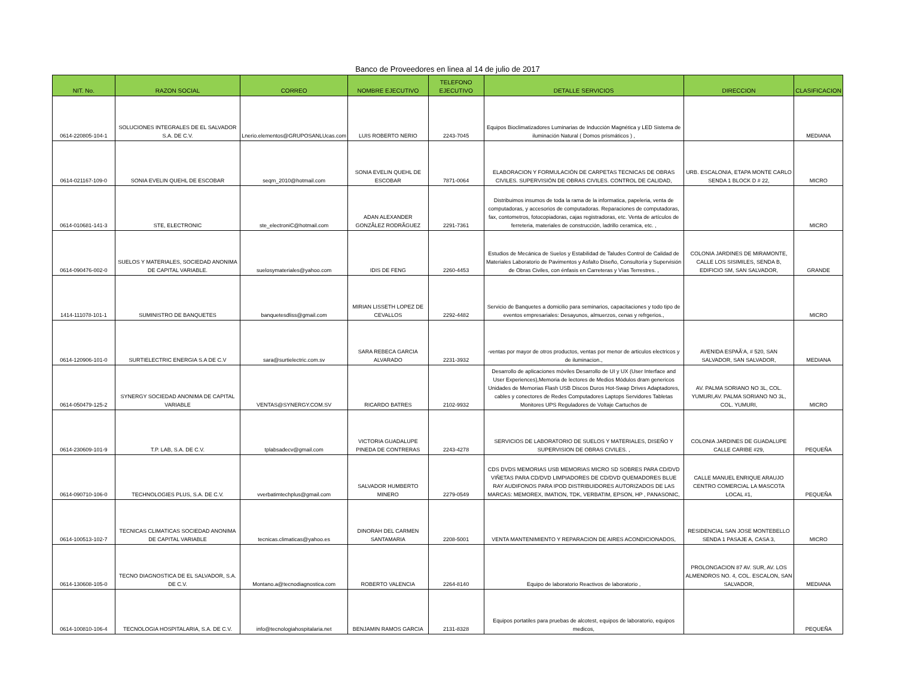Banco de Proveedores en linea al 14 de julio de 2017
| NIT. No. | RAZON SOCIAL | CORREO | NOMBRE EJECUTIVO | TELEFONO EJECUTIVO | DETALLE SERVICIOS | DIRECCION | CLASIFICACION |
| --- | --- | --- | --- | --- | --- | --- | --- |
| 0614-220805-104-1 | SOLUCIONES INTEGRALES DE EL SALVADOR S.A. DE C.V. | Lnerio.elementos@GRUPOSANLUcas.com | LUIS ROBERTO NERIO | 2243-7045 | Equipos Bioclimatizadores Luminarias de Inducción Magnética y LED Sistema de iluminación Natural ( Domos prismáticos ) , | | MEDIANA |
| 0614-021167-109-0 | SONIA EVELIN QUEHL DE ESCOBAR | seqm_2010@hotmail.com | SONIA EVELIN QUEHL DE ESCOBAR | 7871-0064 | ELABORACION Y FORMULACIÓN DE CARPETAS TECNICAS DE OBRAS CIVILES. SUPERVISIÓN DE OBRAS CIVILES. CONTROL DE CALIDAD, | URB. ESCALONIA, ETAPA MONTE CARLO SENDA 1 BLOCK D # 22, | MICRO |
| 0614-010681-141-3 | STE, ELECTRONIC | ste_electroniC@hotmail.com | ADAN ALEXANDER GONZÃLEZ RODRÃGUEZ | 2291-7361 | Distribuimos insumos de toda la rama de la informatica, papeleria, venta de computadoras, y accesorios de computadoras. Reparaciones de computadoras, fax, contometros, fotocopiadoras, cajas registradoras, etc. Venta de artículos de ferreteria, materiales de construcción, ladrillo ceramica, etc. , | | MICRO |
| 0614-090476-002-0 | SUELOS Y MATERIALES, SOCIEDAD ANONIMA DE CAPITAL VARIABLE. | suelosymateriales@yahoo.com | IDIS DE FENG | 2260-4453 | Estudios de Mecánica de Suelos y Estabilidad de Taludes Control de Calidad de Materiales Laboratorio de Pavimentos y Asfalto Diseño, Consultoría y Supervisión de Obras Civiles, con énfasis en Carreteras y Vías Terrestres. , | COLONIA JARDINES DE MIRAMONTE, CALLE LOS SISIMILES, SENDA B, EDIFICIO SM, SAN SALVADOR, | GRANDE |
| 1414-111078-101-1 | SUMINISTRO DE BANQUETES | banquetesdliss@gmail.com | MIRIAN LISSETH LOPEZ DE CEVALLOS | 2292-4482 | Servicio de Banquetes a domicilio para seminarios, capacitaciones y todo tipo de eventos empresariales: Desayunos, almuerzos, cenas y refrgerios., | | MICRO |
| 0614-120906-101-0 | SURTIELECTRIC ENERGIA S.A DE C.V | sara@surtielectric.com.sv | SARA REBECA GARCIA ALVARADO | 2231-3932 | -ventas por mayor de otros productos, ventas por menor de articulos electricos y de iluminacion., | AVENIDA ESPAÃ‘A, # 520, SAN SALVADOR, SAN SALVADOR, | MEDIANA |
| 0614-050479-125-2 | SYNERGY SOCIEDAD ANONIMA DE CAPITAL VARIABLE | VENTAS@SYNERGY.COM.SV | RICARDO BATRES | 2102-9932 | Desarrollo de aplicaciones móviles Desarrollo de UI y UX (User Interface and User Experiences),Memoria de lectores de Medios Módulos dram genericos Unidades de Memorias Flash USB Discos Duros Hot-Swap Drives Adaptadores, cables y conectores de Redes Computadores Laptops Servidores Tabletas Monitores UPS Reguladores de Voltaje Cartuchos de | AV. PALMA SORIANO NO 3L, COL. YUMURI,AV. PALMA SORIANO NO 3L, COL. YUMURI, | MICRO |
| 0614-230609-101-9 | T.P. LAB, S.A. DE C.V. | tplabsadecv@gmail.com | VICTORIA GUADALUPE PINEDA DE CONTRERAS | 2243-4278 | SERVICIOS DE LABORATORIO DE SUELOS Y MATERIALES, DISEÑO Y SUPERVISION DE OBRAS CIVILES. , | COLONIA JARDINES DE GUADALUPE CALLE CARIBE #29, | PEQUEÑA |
| 0614-090710-106-0 | TECHNOLOGIES PLUS, S.A. DE C.V. | vverbatimtechplus@gmail.com | SALVADOR HUMBERTO MINERO | 2279-0549 | CDS DVDS MEMORIAS USB MEMORIAS MICRO SD SOBRES PARA CD/DVD VIÑETAS PARA CD/DVD LIMPIADORES DE CD/DVD QUEMADORES BLUE RAY AUDIFONOS PARA IPOD DISTRIBUIDORES AUTORIZADOS DE LAS MARCAS: MEMOREX, IMATION, TDK, VERBATIM, EPSON, HP , PANASONIC, | CALLE MANUEL ENRIQUE ARAUJO CENTRO COMERCIAL LA MASCOTA LOCAL #1, | PEQUEÑA |
| 0614-100513-102-7 | TECNICAS CLIMATICAS SOCIEDAD ANONIMA DE CAPITAL VARIABLE | tecnicas.climaticas@yahoo.es | DINORAH DEL CARMEN SANTAMARIA | 2208-5001 | VENTA MANTENIMIENTO Y REPARACION DE AIRES ACONDICIONADOS, | RESIDENCIAL SAN JOSE MONTEBELLO SENDA 1 PASAJE A, CASA 3, | MICRO |
| 0614-130608-105-0 | TECNO DIAGNOSTICA DE EL SALVADOR, S.A. DE C.V. | Montano.a@tecnodiagnostica.com | ROBERTO VALENCIA | 2264-8140 | Equipo de laboratorio Reactivos de laboratorio , | PROLONGACION 87 AV. SUR, AV. LOS ALMENDROS NO. 4, COL. ESCALON, SAN SALVADOR, | MEDIANA |
| 0614-100810-106-4 | TECNOLOGIA HOSPITALARIA, S.A. DE C.V. | info@tecnologiahospitalaria.net | BENJAMIN RAMOS GARCIA | 2131-8328 | Equipos portatiles para pruebas de alcotest, equipos de laboratorio, equipos medicos, | | PEQUEÑA |